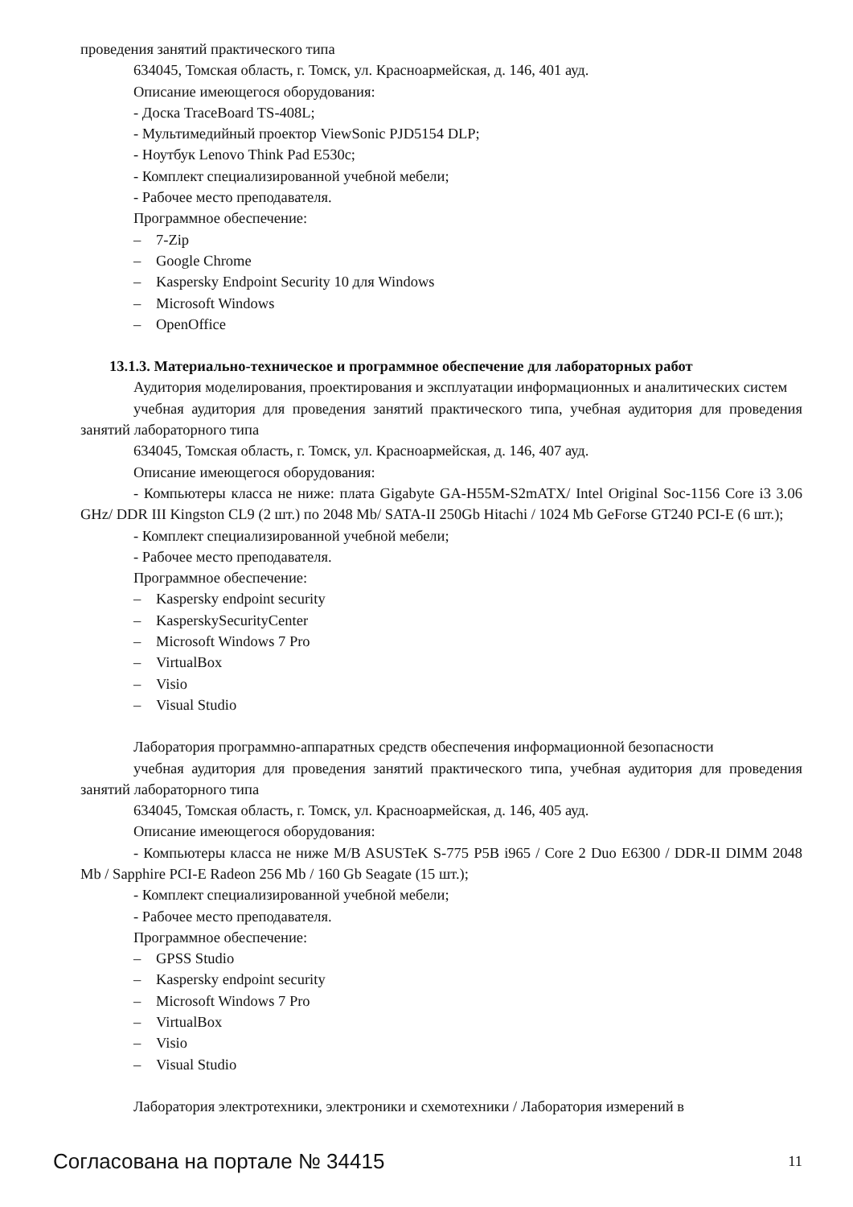проведения занятий практического типа
634045, Томская область, г. Томск, ул. Красноармейская, д. 146, 401 ауд.
Описание имеющегося оборудования:
- Доска TraceBoard TS-408L;
- Мультимедийный проектор ViewSonic PJD5154 DLP;
- Ноутбук Lenovo Think Pad E530c;
- Комплект специализированной учебной мебели;
- Рабочее место преподавателя.
Программное обеспечение:
– 7-Zip
– Google Chrome
– Kaspersky Endpoint Security 10 для Windows
– Microsoft Windows
– OpenOffice
13.1.3. Материально-техническое и программное обеспечение для лабораторных работ
Аудитория моделирования, проектирования и эксплуатации информационных и аналитических систем
учебная аудитория для проведения занятий практического типа, учебная аудитория для проведения занятий лабораторного типа
634045, Томская область, г. Томск, ул. Красноармейская, д. 146, 407 ауд.
Описание имеющегося оборудования:
- Компьютеры класса не ниже: плата Gigabyte GA-H55M-S2mATX/ Intel Original Soc-1156 Core i3 3.06 GHz/ DDR III Kingston CL9 (2 шт.) по 2048 Mb/ SATA-II 250Gb Hitachi / 1024 Mb GeForse GT240 PCI-E (6 шт.);
- Комплект специализированной учебной мебели;
- Рабочее место преподавателя.
Программное обеспечение:
– Kaspersky endpoint security
– KasperskySecurityCenter
– Microsoft Windows 7 Pro
– VirtualBox
– Visio
– Visual Studio
Лаборатория программно-аппаратных средств обеспечения информационной безопасности
учебная аудитория для проведения занятий практического типа, учебная аудитория для проведения занятий лабораторного типа
634045, Томская область, г. Томск, ул. Красноармейская, д. 146, 405 ауд.
Описание имеющегося оборудования:
- Компьютеры класса не ниже M/B ASUSTeK S-775 P5B i965 / Core 2 Duo E6300 / DDR-II DIMM 2048 Mb / Sapphire PCI-E Radeon 256 Mb / 160 Gb Seagate (15 шт.);
- Комплект специализированной учебной мебели;
- Рабочее место преподавателя.
Программное обеспечение:
– GPSS Studio
– Kaspersky endpoint security
– Microsoft Windows 7 Pro
– VirtualBox
– Visio
– Visual Studio
Лаборатория электротехники, электроники и схемотехники / Лаборатория измерений в
Согласована на портале № 34415
11